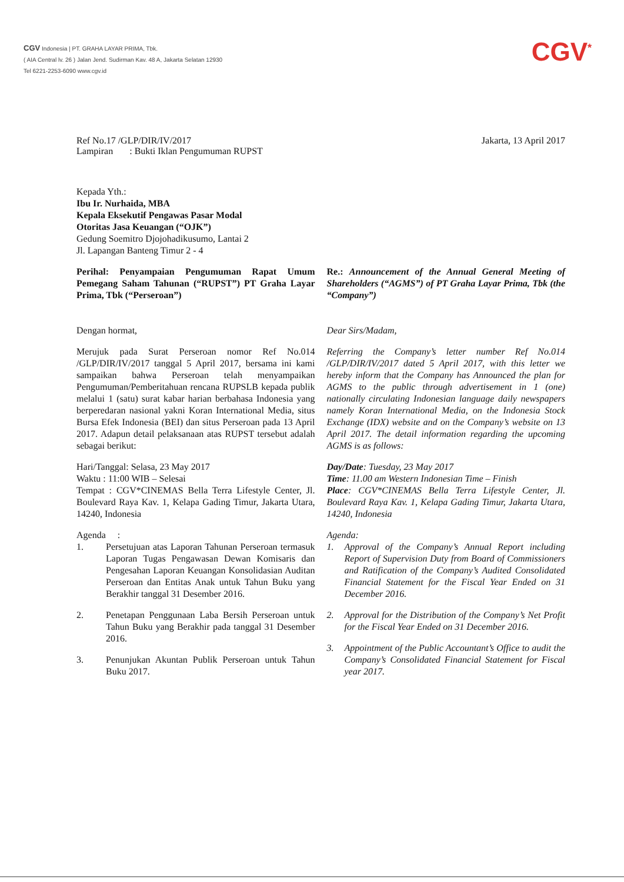CGV Indonesia | PT. GRAHA LAYAR PRIMA, Tbk.
( AIA Central lv. 26 ) Jalan Jend. Sudirman Kav. 48 A, Jakarta Selatan 12930
Tel 6221-2253-6090 www.cgv.id
CGV<sup>*</sup>
Ref No.17 /GLP/DIR/IV/2017
Lampiran : Bukti Iklan Pengumuman RUPST
Jakarta, 13 April 2017
Kepada Yth.:
Ibu Ir. Nurhaida, MBA
Kepala Eksekutif Pengawas Pasar Modal
Otoritas Jasa Keuangan (“OJK”)
Gedung Soemitro Djojohadikusumo, Lantai 2
Jl. Lapangan Banteng Timur 2 - 4
Perihal: Penyampaian Pengumuman Rapat Umum Pemegang Saham Tahunan (“RUPST”) PT Graha Layar Prima, Tbk (“Perseroan”)
Dengan hormat,
Merujuk pada Surat Perseroan nomor Ref No.014 /GLP/DIR/IV/2017 tanggal 5 April 2017, bersama ini kami sampaikan bahwa Perseroan telah menyampaikan Pengumuman/Pemberitahuan rencana RUPSLB kepada publik melalui 1 (satu) surat kabar harian berbahasa Indonesia yang berperedaran nasional yakni Koran International Media, situs Bursa Efek Indonesia (BEI) dan situs Perseroan pada 13 April 2017. Adapun detail pelaksanaan atas RUPST tersebut adalah sebagai berikut:
Hari/Tanggal: Selasa, 23 May 2017
Waktu : 11:00 WIB – Selesai
Tempat : CGV*CINEMAS Bella Terra Lifestyle Center, Jl. Boulevard Raya Kav. 1, Kelapa Gading Timur, Jakarta Utara, 14240, Indonesia
Agenda :
1. Persetujuan atas Laporan Tahunan Perseroan termasuk Laporan Tugas Pengawasan Dewan Komisaris dan Pengesahan Laporan Keuangan Konsolidasian Auditan Perseroan dan Entitas Anak untuk Tahun Buku yang Berakhir tanggal 31 Desember 2016.
2. Penetapan Penggunaan Laba Bersih Perseroan untuk Tahun Buku yang Berakhir pada tanggal 31 Desember 2016.
3. Penunjukan Akuntan Publik Perseroan untuk Tahun Buku 2017.
Re.: Announcement of the Annual General Meeting of Shareholders (“AGMS”) of PT Graha Layar Prima, Tbk (the “Company”)
Dear Sirs/Madam,
Referring the Company’s letter number Ref No.014 /GLP/DIR/IV/2017 dated 5 April 2017, with this letter we hereby inform that the Company has Announced the plan for AGMS to the public through advertisement in 1 (one) nationally circulating Indonesian language daily newspapers namely Koran International Media, on the Indonesia Stock Exchange (IDX) website and on the Company’s website on 13 April 2017. The detail information regarding the upcoming AGMS is as follows:
Day/Date: Tuesday, 23 May 2017
Time: 11.00 am Western Indonesian Time – Finish
Place: CGV*CINEMAS Bella Terra Lifestyle Center, Jl. Boulevard Raya Kav. 1, Kelapa Gading Timur, Jakarta Utara, 14240, Indonesia
Agenda:
1. Approval of the Company’s Annual Report including Report of Supervision Duty from Board of Commissioners and Ratification of the Company’s Audited Consolidated Financial Statement for the Fiscal Year Ended on 31 December 2016.
2. Approval for the Distribution of the Company’s Net Profit for the Fiscal Year Ended on 31 December 2016.
3. Appointment of the Public Accountant’s Office to audit the Company’s Consolidated Financial Statement for Fiscal year 2017.